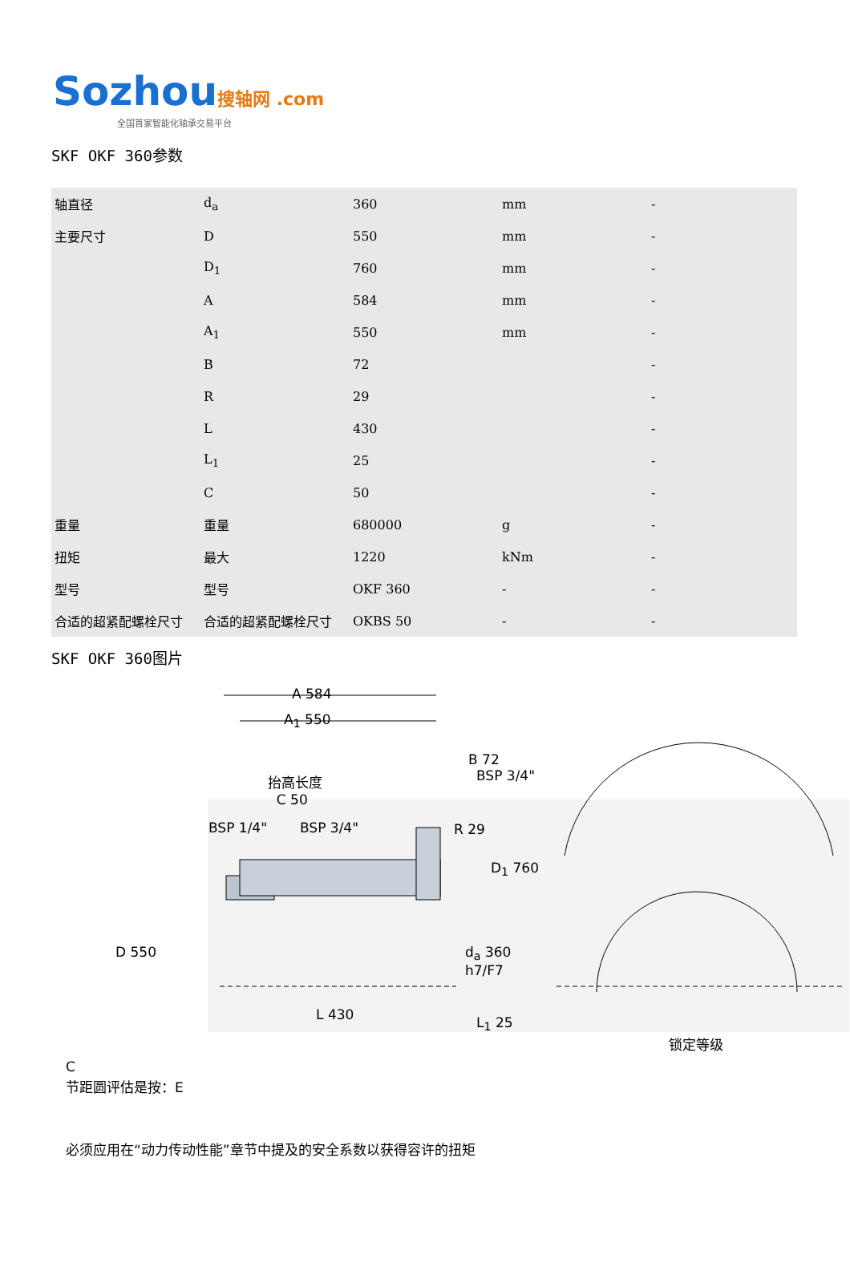Sozhou 搜轴网 .com
全国首家智能化轴承交易平台
SKF OKF 360参数
| 轴直径 | d<sub>a</sub> | 360 | mm | - |
| 主要尺寸 | D | 550 | mm | - |
| | D<sub>1</sub> | 760 | mm | - |
| | A | 584 | mm | - |
| | A<sub>1</sub> | 550 | mm | - |
| | B | 72 | | - |
| | R | 29 | | - |
| | L | 430 | | - |
| | L<sub>1</sub> | 25 | | - |
| | C | 50 | | - |
| 重量 | 重量 | 680000 | g | - |
| 扭矩 | 最大 | 1220 | kNm | - |
| 型号 | 型号 | OKF 360 | - | - |
| 合适的超紧配螺栓尺寸 | 合适的超紧配螺栓尺寸 | OKBS 50 | - | - |
SKF OKF 360图片
A 584
A<sub>1</sub> 550
抬高长度
C 50
B 72
BSP 3/4"
BSP 1/4" BSP 3/4" R 29
D<sub>1</sub> 760
D 550 d<sub>a</sub> 360
h7/F7
L 430 L<sub>1</sub> 25
锁定等级
C
节距圆评估是按：E
必须应用在“动力传动性能”章节中提及的安全系数以获得容许的扭矩